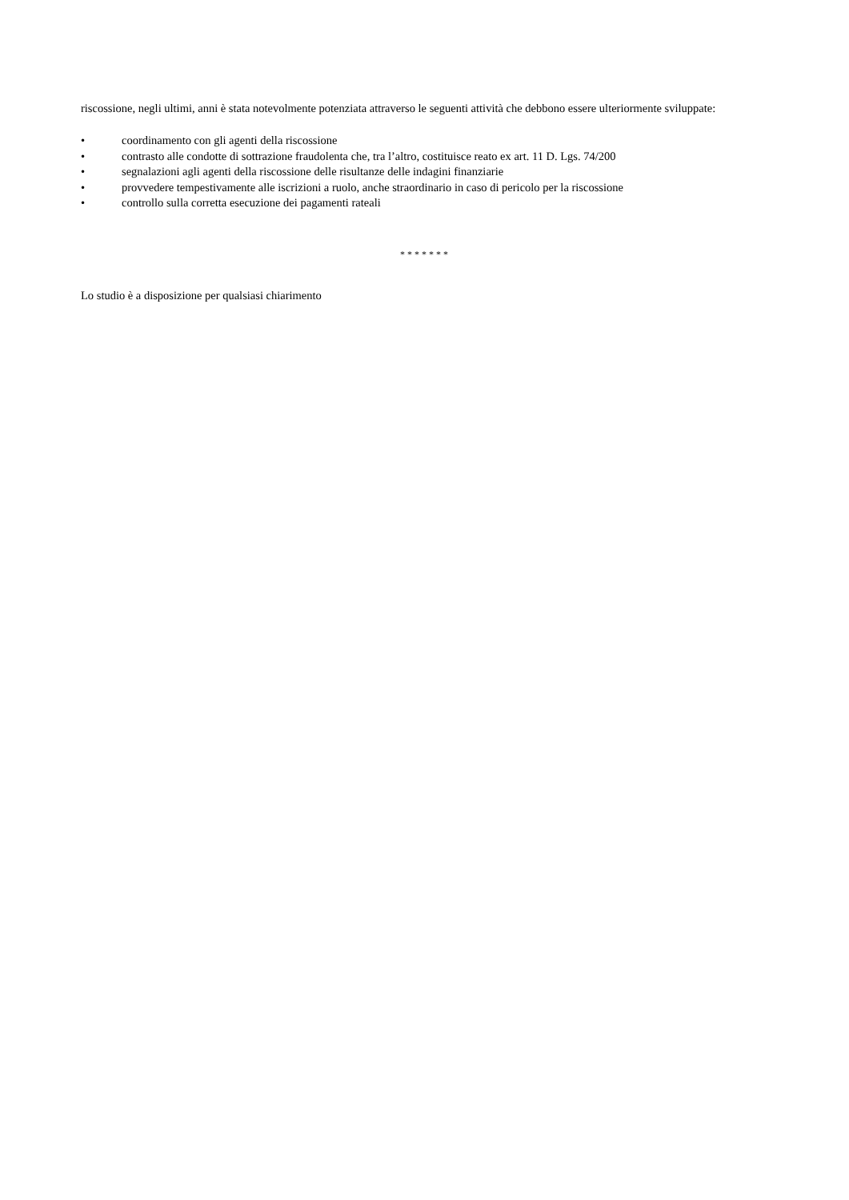riscossione, negli ultimi, anni è stata notevolmente potenziata attraverso le seguenti attività che debbono essere ulteriormente sviluppate:
• coordinamento con gli agenti della riscossione
• contrasto alle condotte di sottrazione fraudolenta che, tra l’altro, costituisce reato ex art. 11 D. Lgs. 74/200
• segnalazioni agli agenti della riscossione delle risultanze delle indagini finanziarie
• provvedere tempestivamente alle iscrizioni a ruolo, anche straordinario in caso di pericolo per la riscossione
• controllo sulla corretta esecuzione dei pagamenti rateali
* * * * * * *
Lo studio è a disposizione per qualsiasi chiarimento